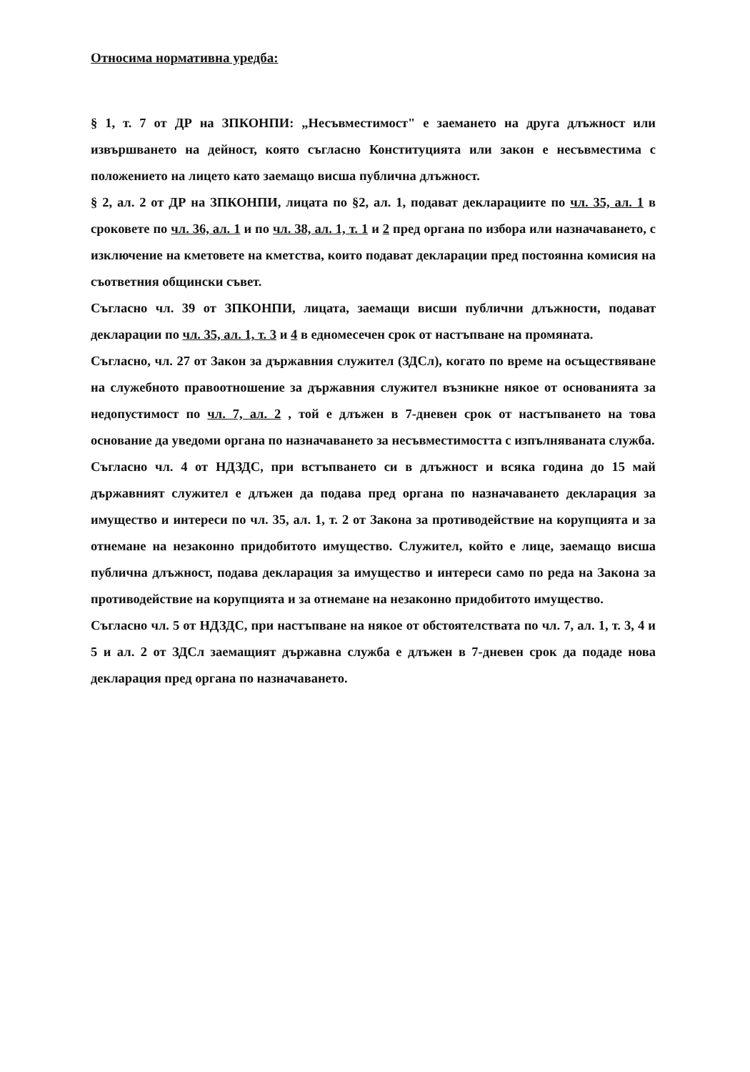Относима нормативна уредба:
§ 1, т. 7 от ДР на ЗПКОНПИ: „Несъвместимост" е заемането на друга длъжност или извършването на дейност, която съгласно Конституцията или закон е несъвместима с положението на лицето като заемащо висша публична длъжност.
§ 2, ал. 2 от ДР на ЗПКОНПИ, лицата по §2, ал. 1, подават декларациите по чл. 35, ал. 1 в сроковете по чл. 36, ал. 1 и по чл. 38, ал. 1, т. 1 и 2 пред органа по избора или назначаването, с изключение на кметовете на кметства, които подават декларации пред постоянна комисия на съответния общински съвет.
Съгласно чл. 39 от ЗПКОНПИ, лицата, заемащи висши публични длъжности, подават декларации по чл. 35, ал. 1, т. 3 и 4 в едномесечен срок от настъпване на промяната.
Съгласно, чл. 27 от Закон за държавния служител (ЗДСл), когато по време на осъществяване на служебното правоотношение за държавния служител възникне някое от основанията за недопустимост по чл. 7, ал. 2 , той е длъжен в 7-дневен срок от настъпването на това основание да уведоми органа по назначаването за несъвместимостта с изпълняваната служба.
Съгласно чл. 4 от НДЗДС, при встъпването си в длъжност и всяка година до 15 май държавният служител е длъжен да подава пред органа по назначаването декларация за имущество и интереси по чл. 35, ал. 1, т. 2 от Закона за противодействие на корупцията и за отнемане на незаконно придобитото имущество. Служител, който е лице, заемащо висша публична длъжност, подава декларация за имущество и интереси само по реда на Закона за противодействие на корупцията и за отнемане на незаконно придобитото имущество.
Съгласно чл. 5 от НДЗДС, при настъпване на някое от обстоятелствата по чл. 7, ал. 1, т. 3, 4 и 5 и ал. 2 от ЗДСл заемащият държавна служба е длъжен в 7-дневен срок да подаде нова декларация пред органа по назначаването.